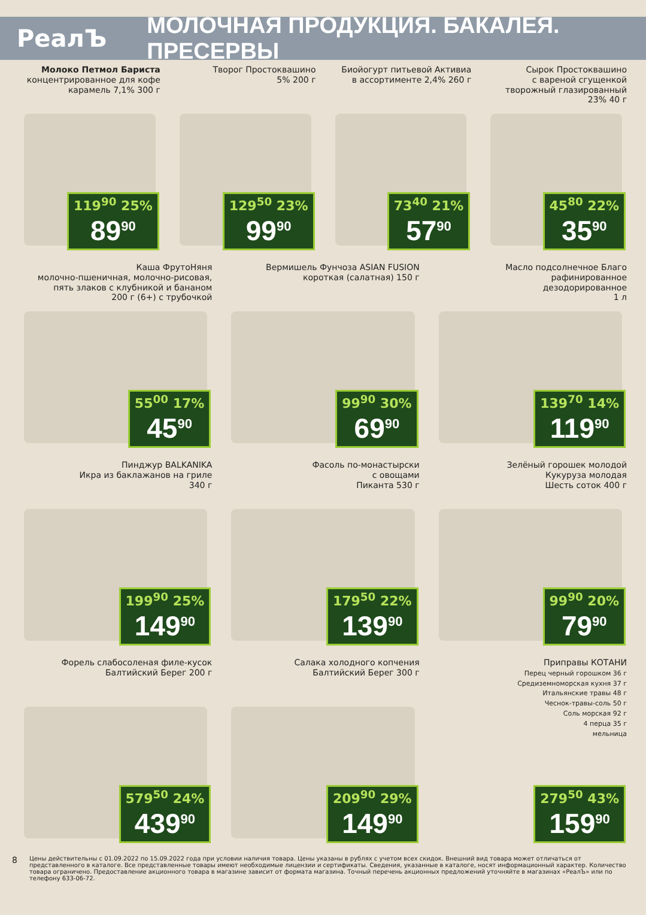РеалЪ
МОЛОЧНАЯ ПРОДУКЦИЯ. БАКАЛЕЯ. ПРЕСЕРВЫ
Молоко Петмол Бариста
концентрированное для кофе
карамель 7,1% 300 г
119<sup>90</sup> 25%
89<sup>90</sup>
Творог Простоквашино
5% 200 г
129<sup>50</sup> 23%
99<sup>90</sup>
Биойогурт питьевой Активиа
в ассортименте 2,4% 260 г
73<sup>40</sup> 21%
57<sup>90</sup>
Сырок Простоквашино
с вареной сгущенкой
творожный глазированный
23% 40 г
45<sup>80</sup> 22%
35<sup>90</sup>
Каша ФрутоНяня
молочно-пшеничная, молочно-рисовая,
пять злаков с клубникой и бананом
200 г (6+) с трубочкой
55<sup>00</sup> 17%
45<sup>90</sup>
Вермишель Фунчоза ASIAN FUSION
короткая (салатная) 150 г
99<sup>90</sup> 30%
69<sup>90</sup>
Масло подсолнечное Благо
рафинированное
дезодорированное
1 л
139<sup>70</sup> 14%
119<sup>90</sup>
Пинджур BALKANIKA
Икра из баклажанов на гриле
340 г
199<sup>90</sup> 25%
149<sup>90</sup>
Фасоль по-монастырски
с овощами
Пиканта 530 г
179<sup>50</sup> 22%
139<sup>90</sup>
Зелёный горошек молодой
Кукуруза молодая
Шесть соток 400 г
99<sup>90</sup> 20%
79<sup>90</sup>
Форель слабосоленая филе-кусок
Балтийский Берег 200 г
579<sup>50</sup> 24%
439<sup>90</sup>
Салака холодного копчения
Балтийский Берег 300 г
209<sup>90</sup> 29%
149<sup>90</sup>
Приправы КОТАНИ
Перец черный горошком 36 г
Средиземноморская кухня 37 г
Итальянские травы 48 г
Чеснок-травы-соль 50 г
Соль морская 92 г
4 перца 35 г
мельница
279<sup>50</sup> 43%
159<sup>90</sup>
8 Цены действительны с 01.09.2022 по 15.09.2022 года при условии наличия товара. Цены указаны в рублях с учетом всех скидок. Внешний вид товара может отличаться от представленного в каталоге. Все представленные товары имеют необходимые лицензии и сертификаты. Сведения, указанные в каталоге, носят информационный характер. Количество товара ограничено. Предоставление акционного товара в магазине зависит от формата магазина. Точный перечень акционных предложений уточняйте в магазинах «РеалЪ» или по телефону 633-06-72.